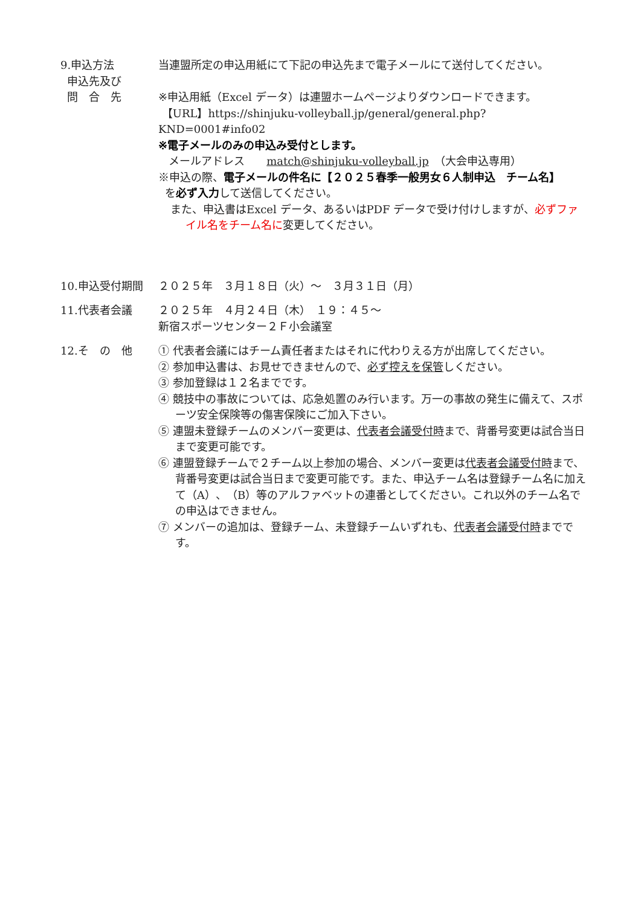9.申込方法
申込先及び
問　合　先
当連盟所定の申込用紙にて下記の申込先まで電子メールにて送付してください。
※申込用紙（Excel データ）は連盟ホームページよりダウンロードできます。
【URL】https://shinjuku-volleyball.jp/general/general.php?KND=0001#info02
※電子メールのみの申込み受付とします。
メールアドレス　　match@shinjuku-volleyball.jp　（大会申込専用）
※申込の際、電子メールの件名に【２０２５春季一般男女６人制申込　チーム名】
を必ず入力して送信してください。
また、申込書はExcel データ、あるいはPDF データで受け付けしますが、必ずファイル名をチーム名に変更してください。
10.申込受付期間 ２０２５年　３月１８日（火）～　３月３１日（月）
11.代表者会議 ２０２５年　４月２４日（木）　１９：４５～
新宿スポーツセンター２Ｆ小会議室
12.そ　の　他 ① 代表者会議にはチーム責任者またはそれに代わりえる方が出席してください。
② 参加申込書は、お見せできませんので、必ず控えを保管しください。
③ 参加登録は１２名までです。
④ 競技中の事故については、応急処置のみ行います。万一の事故の発生に備えて、スポーツ安全保険等の傷害保険にご加入下さい。
⑤ 連盟未登録チームのメンバー変更は、代表者会議受付時まで、背番号変更は試合当日まで変更可能です。
⑥ 連盟登録チームで２チーム以上参加の場合、メンバー変更は代表者会議受付時まで、背番号変更は試合当日まで変更可能です。また、申込チーム名は登録チーム名に加えて（A）、（B）等のアルファベットの連番としてください。これ以外のチーム名での申込はできません。
⑦ メンバーの追加は、登録チーム、未登録チームいずれも、代表者会議受付時までです。